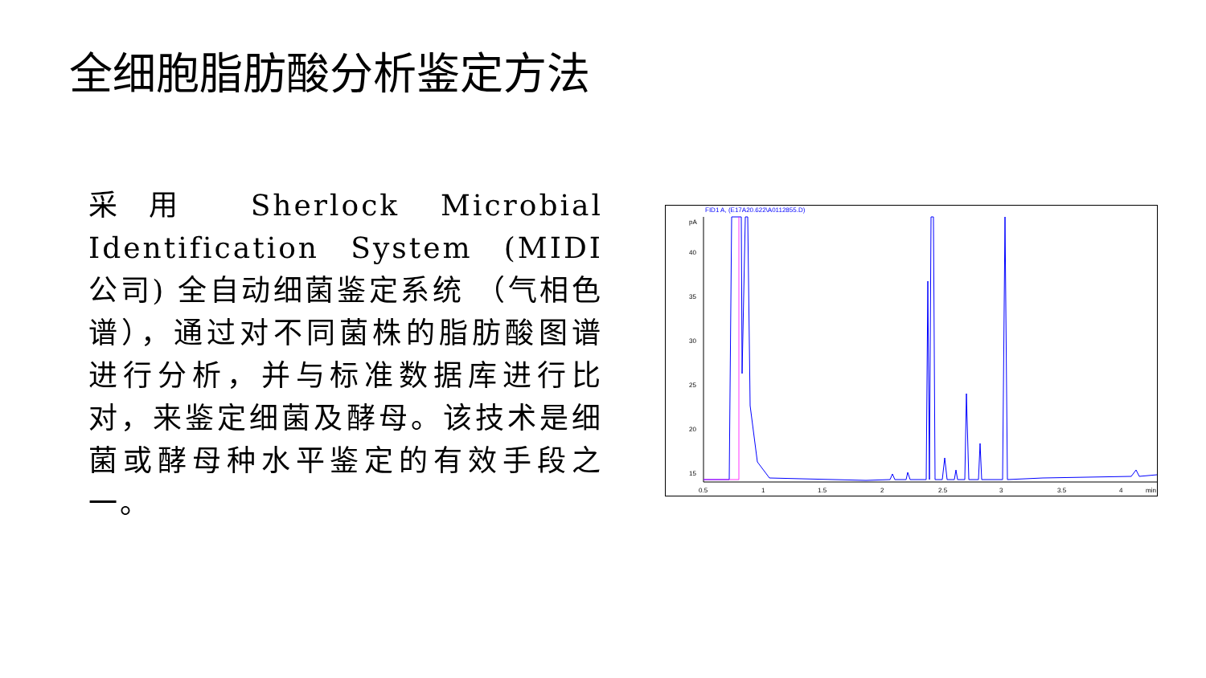全细胞脂肪酸分析鉴定方法
采用 Sherlock Microbial Identification System (MIDI 公司) 全自动细菌鉴定系统 （气相色谱），通过对不同菌株的脂肪酸图谱进行分析，并与标准数据库进行比对，来鉴定细菌及酵母。该技术是细菌或酵母种水平鉴定的有效手段之一。
FID1 A, (E17A20.622\A0112855.D)
pA
40
35
30
25
20
15
0.5
1
1.5
2
2.5
3
3.5
4
min